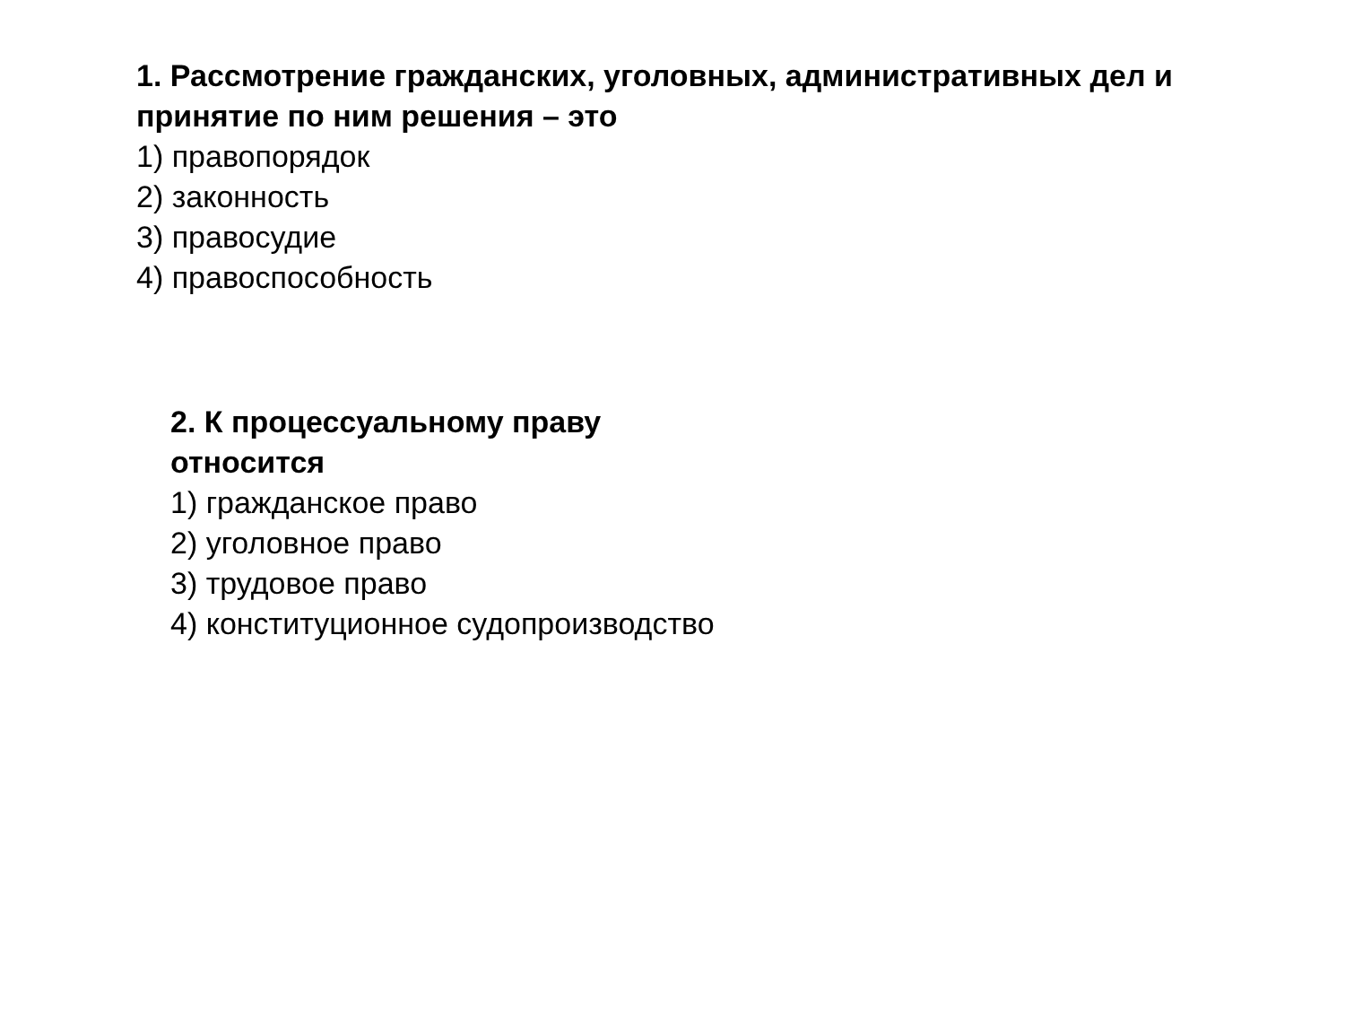1. Рассмотрение гражданских, уголовных, административных дел и принятие по ним решения – это
1) правопорядок
2) законность
3) правосудие
4) правоспособность
2. К процессуальному праву
относится
1) гражданское право
2) уголовное право
3) трудовое право
4) конституционное судопроизводство